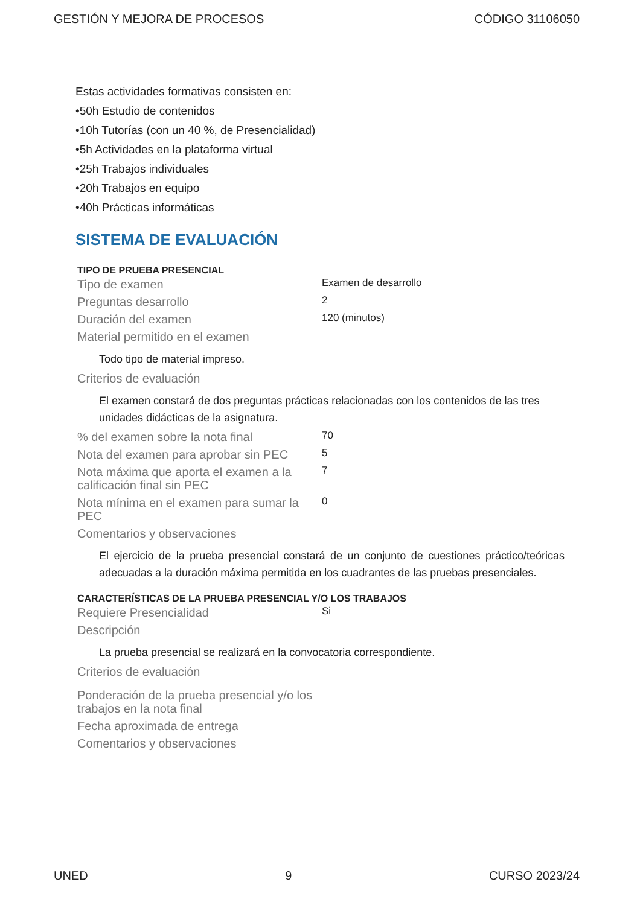GESTIÓN Y MEJORA DE PROCESOS CÓDIGO 31106050
Estas actividades formativas consisten en:
•50h Estudio de contenidos
•10h Tutorías (con un 40 %, de Presencialidad)
•5h Actividades en la plataforma virtual
•25h Trabajos individuales
•20h Trabajos en equipo
•40h Prácticas informáticas
SISTEMA DE EVALUACIÓN
TIPO DE PRUEBA PRESENCIAL
Tipo de examen
Examen de desarrollo
Preguntas desarrollo
2
Duración del examen
120 (minutos)
Material permitido en el examen
Todo tipo de material impreso.
Criterios de evaluación
El examen constará de dos preguntas prácticas relacionadas con los contenidos de las tres unidades didácticas de la asignatura.
% del examen sobre la nota final
70
Nota del examen para aprobar sin PEC
5
Nota máxima que aporta el examen a la calificación final sin PEC
7
Nota mínima en el examen para sumar la PEC
0
Comentarios y observaciones
El ejercicio de la prueba presencial constará de un conjunto de cuestiones práctico/teóricas adecuadas a la duración máxima permitida en los cuadrantes de las pruebas presenciales.
CARACTERÍSTICAS DE LA PRUEBA PRESENCIAL Y/O LOS TRABAJOS
Requiere Presencialidad
Si
Descripción
La prueba presencial se realizará en la convocatoria correspondiente.
Criterios de evaluación
Ponderación de la prueba presencial y/o los trabajos en la nota final
Fecha aproximada de entrega
Comentarios y observaciones
UNED 9 CURSO 2023/24